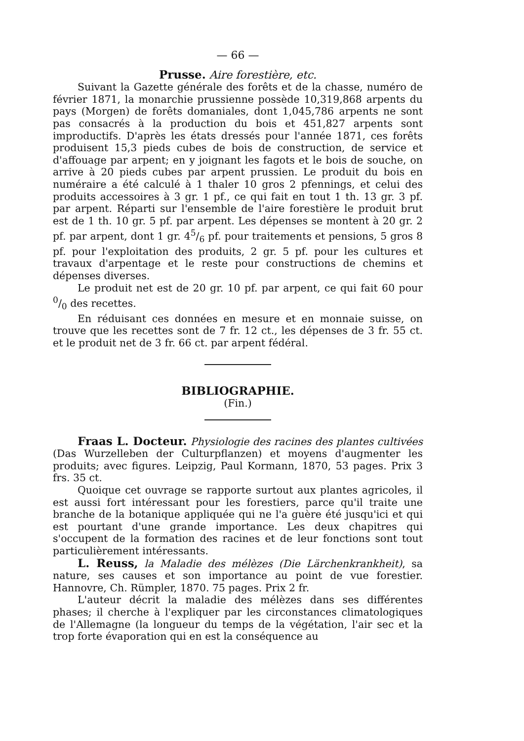— 66 —
Prusse. Aire forestière, etc.
Suivant la Gazette générale des forêts et de la chasse, numéro de février 1871, la monarchie prussienne possède 10,319,868 arpents du pays (Morgen) de forêts domaniales, dont 1,045,786 arpents ne sont pas consacrés à la production du bois et 451,827 arpents sont improductifs. D'après les états dressés pour l'année 1871, ces forêts produisent 15,3 pieds cubes de bois de construction, de service et d'affouage par arpent; en y joignant les fagots et le bois de souche, on arrive à 20 pieds cubes par arpent prussien. Le produit du bois en numéraire a été calculé à 1 thaler 10 gros 2 pfennings, et celui des produits accessoires à 3 gr. 1 pf., ce qui fait en tout 1 th. 13 gr. 3 pf. par arpent. Réparti sur l'ensemble de l'aire forestière le produit brut est de 1 th. 10 gr. 5 pf. par arpent. Les dépenses se montent à 20 gr. 2 pf. par arpent, dont 1 gr. 45/6 pf. pour traitements et pensions, 5 gros 8 pf. pour l'exploitation des produits, 2 gr. 5 pf. pour les cultures et travaux d'arpentage et le reste pour constructions de chemins et dépenses diverses.
Le produit net est de 20 gr. 10 pf. par arpent, ce qui fait 60 pour 0/0 des recettes.
En réduisant ces données en mesure et en monnaie suisse, on trouve que les recettes sont de 7 fr. 12 ct., les dépenses de 3 fr. 55 ct. et le produit net de 3 fr. 66 ct. par arpent fédéral.
BIBLIOGRAPHIE.
(Fin.)
Fraas L. Docteur. Physiologie des racines des plantes cultivées (Das Wurzelleben der Culturpflanzen) et moyens d'augmenter les produits; avec figures. Leipzig, Paul Kormann, 1870, 53 pages. Prix 3 frs. 35 ct.
Quoique cet ouvrage se rapporte surtout aux plantes agricoles, il est aussi fort intéressant pour les forestiers, parce qu'il traite une branche de la botanique appliquée qui ne l'a guère été jusqu'ici et qui est pourtant d'une grande importance. Les deux chapitres qui s'occupent de la formation des racines et de leur fonctions sont tout particulièrement intéressants.
L. Reuss, la Maladie des mélèzes (Die Lärchenkrankheit), sa nature, ses causes et son importance au point de vue forestier. Hannovre, Ch. Rümpler, 1870. 75 pages. Prix 2 fr.
L'auteur décrit la maladie des mélèzes dans ses différentes phases; il cherche à l'expliquer par les circonstances climatologiques de l'Allemagne (la longueur du temps de la végétation, l'air sec et la trop forte évaporation qui en est la conséquence au